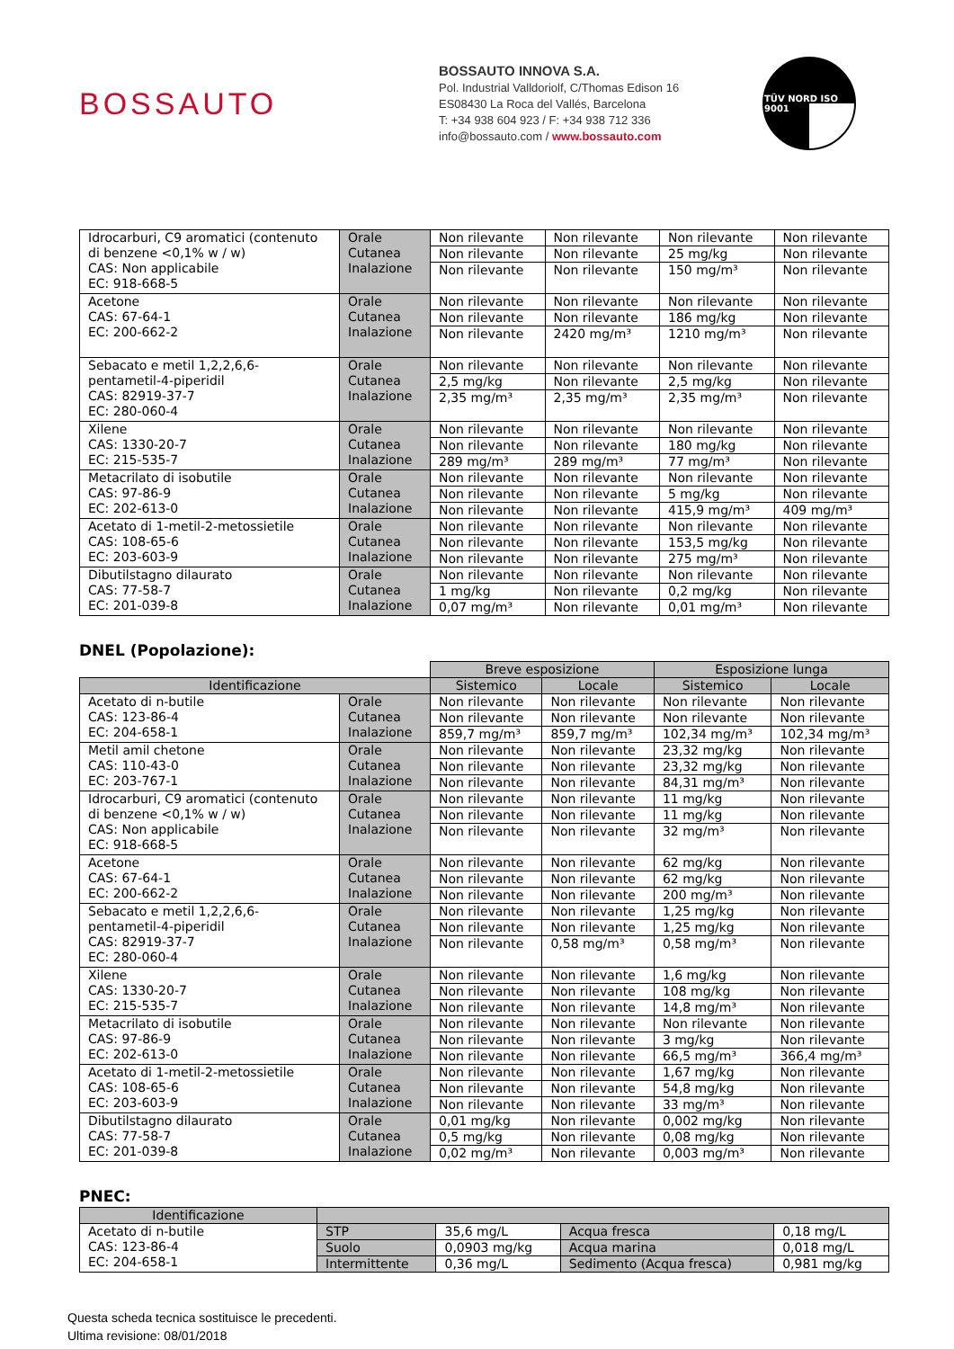BOSSAUTO
BOSSAUTO INNOVA S.A.
Pol. Industrial Valldoriolf, C/Thomas Edison 16
ES08430 La Roca del Vallés, Barcelona
T: +34 938 604 923 / F: +34 938 712 336
info@bossauto.com / www.bossauto.com
TÜV NORD ISO 9001
| Idrocarburi, C9 aromatici (contenuto di benzene <0,1% w / w) CAS: Non applicabile EC: 918-668-5 | Orale Cutanea Inalazione | Non rilevante | Non rilevante | Non rilevante | Non rilevante |
| | | Non rilevante | Non rilevante | 25 mg/kg | Non rilevante |
| | | Non rilevante | Non rilevante | 150 mg/m³ | Non rilevante |
| Acetone CAS: 67-64-1 EC: 200-662-2 | Orale Cutanea Inalazione | Non rilevante | Non rilevante | Non rilevante | Non rilevante |
| | | Non rilevante | Non rilevante | 186 mg/kg | Non rilevante |
| | | Non rilevante | 2420 mg/m³ | 1210 mg/m³ | Non rilevante |
| Sebacato e metil 1,2,2,6,6-pentametil-4-piperidil CAS: 82919-37-7 EC: 280-060-4 | Orale Cutanea Inalazione | Non rilevante | Non rilevante | Non rilevante | Non rilevante |
| | | 2,5 mg/kg | Non rilevante | 2,5 mg/kg | Non rilevante |
| | | 2,35 mg/m³ | 2,35 mg/m³ | 2,35 mg/m³ | Non rilevante |
| Xilene CAS: 1330-20-7 EC: 215-535-7 | Orale Cutanea Inalazione | Non rilevante | Non rilevante | Non rilevante | Non rilevante |
| | | Non rilevante | Non rilevante | 180 mg/kg | Non rilevante |
| | | 289 mg/m³ | 289 mg/m³ | 77 mg/m³ | Non rilevante |
| Metacrilato di isobutile CAS: 97-86-9 EC: 202-613-0 | Orale Cutanea Inalazione | Non rilevante | Non rilevante | Non rilevante | Non rilevante |
| | | Non rilevante | Non rilevante | 5 mg/kg | Non rilevante |
| | | Non rilevante | Non rilevante | 415,9 mg/m³ | 409 mg/m³ |
| Acetato di 1-metil-2-metossietile CAS: 108-65-6 EC: 203-603-9 | Orale Cutanea Inalazione | Non rilevante | Non rilevante | Non rilevante | Non rilevante |
| | | Non rilevante | Non rilevante | 153,5 mg/kg | Non rilevante |
| | | Non rilevante | Non rilevante | 275 mg/m³ | Non rilevante |
| Dibutilstagno dilaurato CAS: 77-58-7 EC: 201-039-8 | Orale Cutanea Inalazione | Non rilevante | Non rilevante | Non rilevante | Non rilevante |
| | | 1 mg/kg | Non rilevante | 0,2 mg/kg | Non rilevante |
| | | 0,07 mg/m³ | Non rilevante | 0,01 mg/m³ | Non rilevante |
DNEL (Popolazione):
| | | Breve esposizione | | Esposizione lunga | |
| Identificazione | | Sistemico | Locale | Sistemico | Locale |
| Acetato di n-butile CAS: 123-86-4 EC: 204-658-1 | Orale Cutanea Inalazione | Non rilevante | Non rilevante | Non rilevante | Non rilevante |
| | | Non rilevante | Non rilevante | Non rilevante | Non rilevante |
| | | 859,7 mg/m³ | 859,7 mg/m³ | 102,34 mg/m³ | 102,34 mg/m³ |
| Metil amil chetone CAS: 110-43-0 EC: 203-767-1 | Orale Cutanea Inalazione | Non rilevante | Non rilevante | 23,32 mg/kg | Non rilevante |
| | | Non rilevante | Non rilevante | 23,32 mg/kg | Non rilevante |
| | | Non rilevante | Non rilevante | 84,31 mg/m³ | Non rilevante |
| Idrocarburi, C9 aromatici (contenuto di benzene <0,1% w / w) CAS: Non applicabile EC: 918-668-5 | Orale Cutanea Inalazione | Non rilevante | Non rilevante | 11 mg/kg | Non rilevante |
| | | Non rilevante | Non rilevante | 11 mg/kg | Non rilevante |
| | | Non rilevante | Non rilevante | 32 mg/m³ | Non rilevante |
| Acetone CAS: 67-64-1 EC: 200-662-2 | Orale Cutanea Inalazione | Non rilevante | Non rilevante | 62 mg/kg | Non rilevante |
| | | Non rilevante | Non rilevante | 62 mg/kg | Non rilevante |
| | | Non rilevante | Non rilevante | 200 mg/m³ | Non rilevante |
| Sebacato e metil 1,2,2,6,6-pentametil-4-piperidil CAS: 82919-37-7 EC: 280-060-4 | Orale Cutanea Inalazione | Non rilevante | Non rilevante | 1,25 mg/kg | Non rilevante |
| | | Non rilevante | Non rilevante | 1,25 mg/kg | Non rilevante |
| | | Non rilevante | 0,58 mg/m³ | 0,58 mg/m³ | Non rilevante |
| Xilene CAS: 1330-20-7 EC: 215-535-7 | Orale Cutanea Inalazione | Non rilevante | Non rilevante | 1,6 mg/kg | Non rilevante |
| | | Non rilevante | Non rilevante | 108 mg/kg | Non rilevante |
| | | Non rilevante | Non rilevante | 14,8 mg/m³ | Non rilevante |
| Metacrilato di isobutile CAS: 97-86-9 EC: 202-613-0 | Orale Cutanea Inalazione | Non rilevante | Non rilevante | Non rilevante | Non rilevante |
| | | Non rilevante | Non rilevante | 3 mg/kg | Non rilevante |
| | | Non rilevante | Non rilevante | 66,5 mg/m³ | 366,4 mg/m³ |
| Acetato di 1-metil-2-metossietile CAS: 108-65-6 EC: 203-603-9 | Orale Cutanea Inalazione | Non rilevante | Non rilevante | 1,67 mg/kg | Non rilevante |
| | | Non rilevante | Non rilevante | 54,8 mg/kg | Non rilevante |
| | | Non rilevante | Non rilevante | 33 mg/m³ | Non rilevante |
| Dibutilstagno dilaurato CAS: 77-58-7 EC: 201-039-8 | Orale Cutanea Inalazione | 0,01 mg/kg | Non rilevante | 0,002 mg/kg | Non rilevante |
| | | 0,5 mg/kg | Non rilevante | 0,08 mg/kg | Non rilevante |
| | | 0,02 mg/m³ | Non rilevante | 0,003 mg/m³ | Non rilevante |
PNEC:
| Identificazione | | | | |
| --- | --- | --- | --- | --- |
| Acetato di n-butile CAS: 123-86-4 EC: 204-658-1 | STP | 35,6 mg/L | Acqua fresca | 0,18 mg/L |
| | Suolo | 0,0903 mg/kg | Acqua marina | 0,018 mg/L |
| | Intermittente | 0,36 mg/L | Sedimento (Acqua fresca) | 0,981 mg/kg |
Questa scheda tecnica sostituisce le precedenti.
Ultima revisione: 08/01/2018